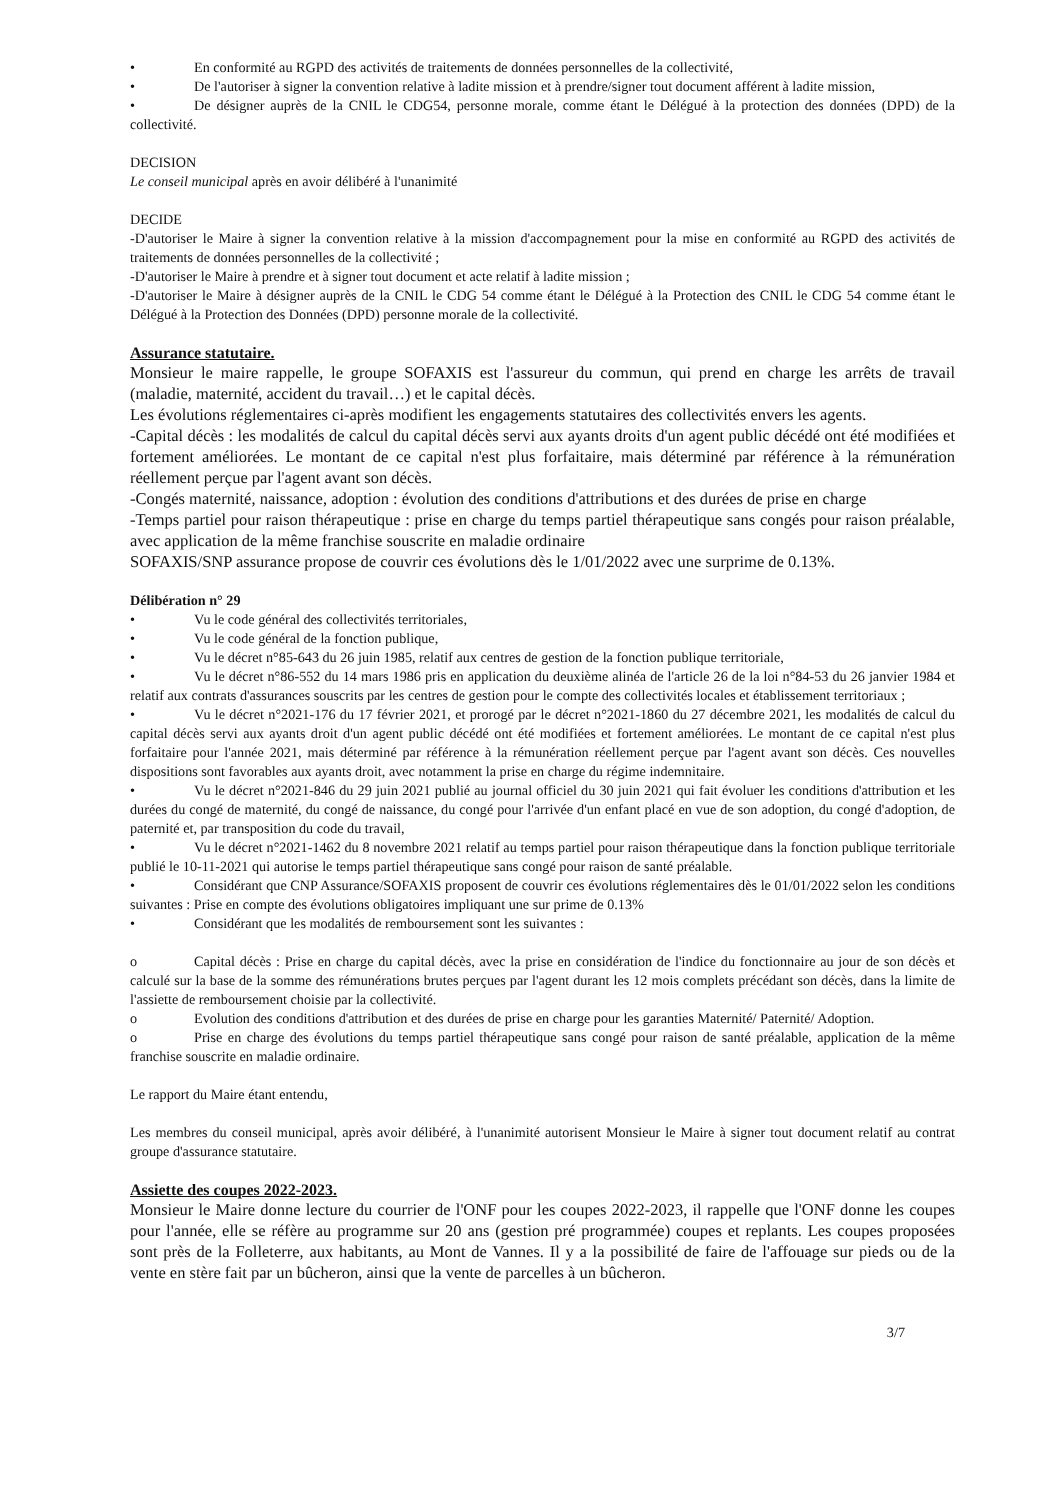• En conformité au RGPD des activités de traitements de données personnelles de la collectivité,
• De l'autoriser à signer la convention relative à ladite mission et à prendre/signer tout document afférent à ladite mission,
• De désigner auprès de la CNIL le CDG54, personne morale, comme étant le Délégué à la protection des données (DPD) de la collectivité.
DECISION
Le conseil municipal après en avoir délibéré à l'unanimité
DECIDE
-D'autoriser le Maire à signer la convention relative à la mission d'accompagnement pour la mise en conformité au RGPD des activités de traitements de données personnelles de la collectivité ;
-D'autoriser le Maire à prendre et à signer tout document et acte relatif à ladite mission ;
-D'autoriser le Maire à désigner auprès de la CNIL le CDG 54 comme étant le Délégué à la Protection des CNIL le CDG 54 comme étant le Délégué à la Protection des Données (DPD) personne morale de la collectivité.
Assurance statutaire.
Monsieur le maire rappelle, le groupe SOFAXIS est l'assureur du commun, qui prend en charge les arrêts de travail (maladie, maternité, accident du travail…) et le capital décès.
Les évolutions réglementaires ci-après modifient les engagements statutaires des collectivités envers les agents.
-Capital décès : les modalités de calcul du capital décès servi aux ayants droits d'un agent public décédé ont été modifiées et fortement améliorées. Le montant de ce capital n'est plus forfaitaire, mais déterminé par référence à la rémunération réellement perçue par l'agent avant son décès.
-Congés maternité, naissance, adoption : évolution des conditions d'attributions et des durées de prise en charge
-Temps partiel pour raison thérapeutique : prise en charge du temps partiel thérapeutique sans congés pour raison préalable, avec application de la même franchise souscrite en maladie ordinaire
SOFAXIS/SNP assurance propose de couvrir ces évolutions dès le 1/01/2022 avec une surprime de 0.13%.
Délibération n° 29
• Vu le code général des collectivités territoriales,
• Vu le code général de la fonction publique,
• Vu le décret n°85-643 du 26 juin 1985, relatif aux centres de gestion de la fonction publique territoriale,
• Vu le décret n°86-552 du 14 mars 1986 pris en application du deuxième alinéa de l'article 26 de la loi n°84-53 du 26 janvier 1984 et relatif aux contrats d'assurances souscrits par les centres de gestion pour le compte des collectivités locales et établissement territoriaux ;
• Vu le décret n°2021-176 du 17 février 2021, et prorogé par le décret n°2021-1860 du 27 décembre 2021, les modalités de calcul du capital décès servi aux ayants droit d'un agent public décédé ont été modifiées et fortement améliorées. Le montant de ce capital n'est plus forfaitaire pour l'année 2021, mais déterminé par référence à la rémunération réellement perçue par l'agent avant son décès. Ces nouvelles dispositions sont favorables aux ayants droit, avec notamment la prise en charge du régime indemnitaire.
• Vu le décret n°2021-846 du 29 juin 2021 publié au journal officiel du 30 juin 2021 qui fait évoluer les conditions d'attribution et les durées du congé de maternité, du congé de naissance, du congé pour l'arrivée d'un enfant placé en vue de son adoption, du congé d'adoption, de paternité et, par transposition du code du travail,
• Vu le décret n°2021-1462 du 8 novembre 2021 relatif au temps partiel pour raison thérapeutique dans la fonction publique territoriale publié le 10-11-2021 qui autorise le temps partiel thérapeutique sans congé pour raison de santé préalable.
• Considérant que CNP Assurance/SOFAXIS proposent de couvrir ces évolutions réglementaires dès le 01/01/2022 selon les conditions suivantes : Prise en compte des évolutions obligatoires impliquant une sur prime de 0.13%
• Considérant que les modalités de remboursement sont les suivantes :
o Capital décès : Prise en charge du capital décès, avec la prise en considération de l'indice du fonctionnaire au jour de son décès et calculé sur la base de la somme des rémunérations brutes perçues par l'agent durant les 12 mois complets précédant son décès, dans la limite de l'assiette de remboursement choisie par la collectivité.
o Evolution des conditions d'attribution et des durées de prise en charge pour les garanties Maternité/ Paternité/ Adoption.
o Prise en charge des évolutions du temps partiel thérapeutique sans congé pour raison de santé préalable, application de la même franchise souscrite en maladie ordinaire.
Le rapport du Maire étant entendu,
Les membres du conseil municipal, après avoir délibéré, à l'unanimité autorisent Monsieur le Maire à signer tout document relatif au contrat groupe d'assurance statutaire.
Assiette des coupes 2022-2023.
Monsieur le Maire donne lecture du courrier de l'ONF pour les coupes 2022-2023, il rappelle que l'ONF donne les coupes pour l'année, elle se réfère au programme sur 20 ans (gestion pré programmée) coupes et replants. Les coupes proposées sont près de la Folleterre, aux habitants, au Mont de Vannes. Il y a la possibilité de faire de l'affouage sur pieds ou de la vente en stère fait par un bûcheron, ainsi que la vente de parcelles à un bûcheron.
3/7